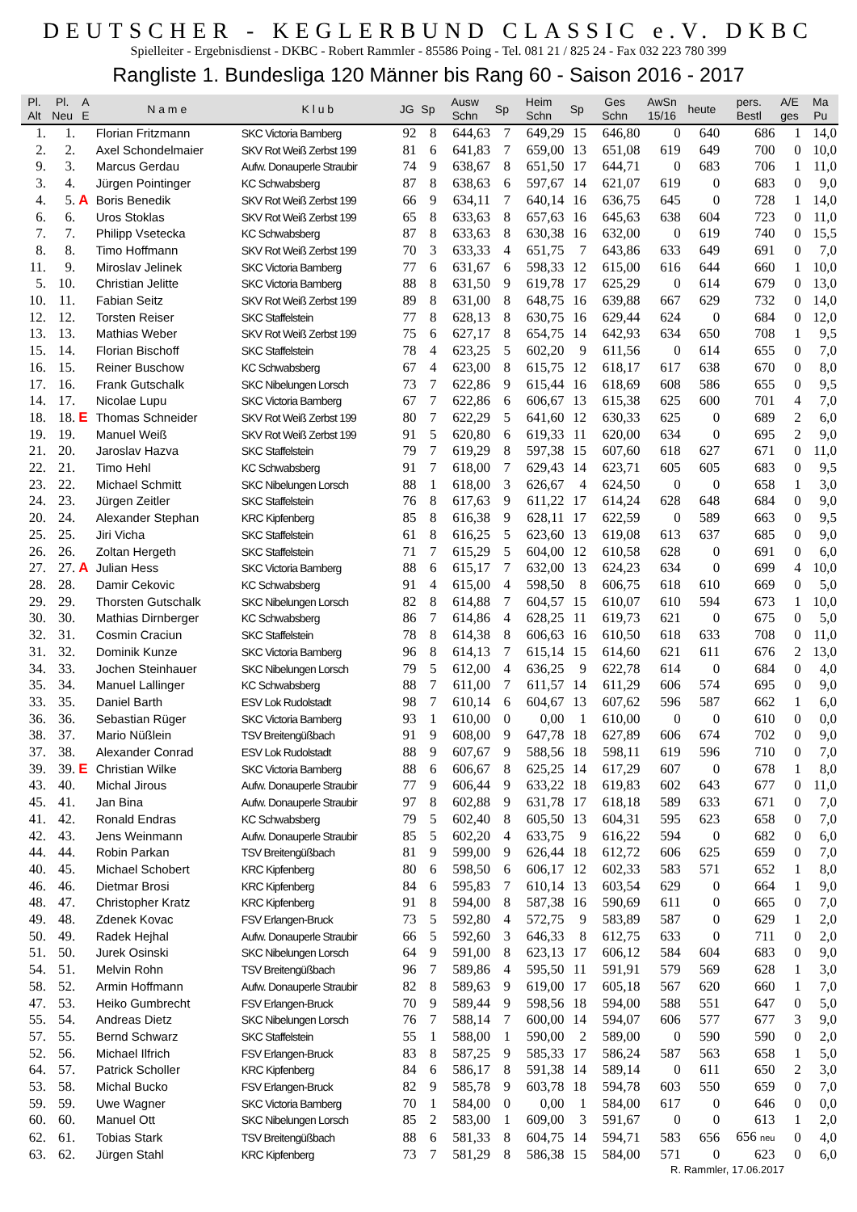DEUTSCHER - KEGLERBUND CLASSIC e.V. DKBC
Spielleiter - Ergebnisdienst - DKBC - Robert Rammler - 85586 Poing - Tel. 081 21 / 825 24 - Fax 032 223 780 399
Rangliste 1. Bundesliga 120 Männer bis Rang 60 - Saison 2016 - 2017
| Pl. Alt | Pl. Neu | A E | N a m e | K l u b | JG | Sp | Ausw Schn | Sp | Heim Schn | Sp | Ges Schn | AwSn 15/16 | heute | pers. Bestl | A/E ges | Ma Pu |
| --- | --- | --- | --- | --- | --- | --- | --- | --- | --- | --- | --- | --- | --- | --- | --- | --- |
| 1. | 1. | | Florian Fritzmann | SKC Victoria Bamberg | 92 | 8 | 644,63 | 7 | 649,29 | 15 | 646,80 | 0 | 640 | 686 | 1 | 14,0 |
| 2. | 2. | | Axel Schondelmaier | SKV Rot Weiß Zerbst 199 | 81 | 6 | 641,83 | 7 | 659,00 | 13 | 651,08 | 619 | 649 | 700 | 0 | 10,0 |
| 9. | 3. | | Marcus Gerdau | Aufw. Donauperle Straubir | 74 | 9 | 638,67 | 8 | 651,50 | 17 | 644,71 | 0 | 683 | 706 | 1 | 11,0 |
| 3. | 4. | | Jürgen Pointinger | KC Schwabsberg | 87 | 8 | 638,63 | 6 | 597,67 | 14 | 621,07 | 619 | 0 | 683 | 0 | 9,0 |
| 4. | 5. | A | Boris Benedik | SKV Rot Weiß Zerbst 199 | 66 | 9 | 634,11 | 7 | 640,14 | 16 | 636,75 | 645 | 0 | 728 | 1 | 14,0 |
| 6. | 6. | | Uros Stoklas | SKV Rot Weiß Zerbst 199 | 65 | 8 | 633,63 | 8 | 657,63 | 16 | 645,63 | 638 | 604 | 723 | 0 | 11,0 |
| 7. | 7. | | Philipp Vsetecka | KC Schwabsberg | 87 | 8 | 633,63 | 8 | 630,38 | 16 | 632,00 | 0 | 619 | 740 | 0 | 15,5 |
| 8. | 8. | | Timo Hoffmann | SKV Rot Weiß Zerbst 199 | 70 | 3 | 633,33 | 4 | 651,75 | 7 | 643,86 | 633 | 649 | 691 | 0 | 7,0 |
| 11. | 9. | | Miroslav Jelinek | SKC Victoria Bamberg | 77 | 6 | 631,67 | 6 | 598,33 | 12 | 615,00 | 616 | 644 | 660 | 1 | 10,0 |
| 5. | 10. | | Christian Jelitte | SKC Victoria Bamberg | 88 | 8 | 631,50 | 9 | 619,78 | 17 | 625,29 | 0 | 614 | 679 | 0 | 13,0 |
| 10. | 11. | | Fabian Seitz | SKV Rot Weiß Zerbst 199 | 89 | 8 | 631,00 | 8 | 648,75 | 16 | 639,88 | 667 | 629 | 732 | 0 | 14,0 |
| 12. | 12. | | Torsten Reiser | SKC Staffelstein | 77 | 8 | 628,13 | 8 | 630,75 | 16 | 629,44 | 624 | 0 | 684 | 0 | 12,0 |
| 13. | 13. | | Mathias Weber | SKV Rot Weiß Zerbst 199 | 75 | 6 | 627,17 | 8 | 654,75 | 14 | 642,93 | 634 | 650 | 708 | 1 | 9,5 |
| 15. | 14. | | Florian Bischoff | SKC Staffelstein | 78 | 4 | 623,25 | 5 | 602,20 | 9 | 611,56 | 0 | 614 | 655 | 0 | 7,0 |
| 16. | 15. | | Reiner Buschow | KC Schwabsberg | 67 | 4 | 623,00 | 8 | 615,75 | 12 | 618,17 | 617 | 638 | 670 | 0 | 8,0 |
| 17. | 16. | | Frank Gutschalk | SKC Nibelungen Lorsch | 73 | 7 | 622,86 | 9 | 615,44 | 16 | 618,69 | 608 | 586 | 655 | 0 | 9,5 |
| 14. | 17. | | Nicolae Lupu | SKC Victoria Bamberg | 67 | 7 | 622,86 | 6 | 606,67 | 13 | 615,38 | 625 | 600 | 701 | 4 | 7,0 |
| 18. | 18. | E | Thomas Schneider | SKV Rot Weiß Zerbst 199 | 80 | 7 | 622,29 | 5 | 641,60 | 12 | 630,33 | 625 | 0 | 689 | 2 | 6,0 |
| 19. | 19. | | Manuel Weiß | SKV Rot Weiß Zerbst 199 | 91 | 5 | 620,80 | 6 | 619,33 | 11 | 620,00 | 634 | 0 | 695 | 2 | 9,0 |
| 21. | 20. | | Jaroslav Hazva | SKC Staffelstein | 79 | 7 | 619,29 | 8 | 597,38 | 15 | 607,60 | 618 | 627 | 671 | 0 | 11,0 |
| 22. | 21. | | Timo Hehl | KC Schwabsberg | 91 | 7 | 618,00 | 7 | 629,43 | 14 | 623,71 | 605 | 605 | 683 | 0 | 9,5 |
| 23. | 22. | | Michael Schmitt | SKC Nibelungen Lorsch | 88 | 1 | 618,00 | 3 | 626,67 | 4 | 624,50 | 0 | 0 | 658 | 1 | 3,0 |
| 24. | 23. | | Jürgen Zeitler | SKC Staffelstein | 76 | 8 | 617,63 | 9 | 611,22 | 17 | 614,24 | 628 | 648 | 684 | 0 | 9,0 |
| 20. | 24. | | Alexander Stephan | KRC Kipfenberg | 85 | 8 | 616,38 | 9 | 628,11 | 17 | 622,59 | 0 | 589 | 663 | 0 | 9,5 |
| 25. | 25. | | Jiri Vicha | SKC Staffelstein | 61 | 8 | 616,25 | 5 | 623,60 | 13 | 619,08 | 613 | 637 | 685 | 0 | 9,0 |
| 26. | 26. | | Zoltan Hergeth | SKC Staffelstein | 71 | 7 | 615,29 | 5 | 604,00 | 12 | 610,58 | 628 | 0 | 691 | 0 | 6,0 |
| 27. | 27. | A | Julian Hess | SKC Victoria Bamberg | 88 | 6 | 615,17 | 7 | 632,00 | 13 | 624,23 | 634 | 0 | 699 | 4 | 10,0 |
| 28. | 28. | | Damir Cekovic | KC Schwabsberg | 91 | 4 | 615,00 | 4 | 598,50 | 8 | 606,75 | 618 | 610 | 669 | 0 | 5,0 |
| 29. | 29. | | Thorsten Gutschalk | SKC Nibelungen Lorsch | 82 | 8 | 614,88 | 7 | 604,57 | 15 | 610,07 | 610 | 594 | 673 | 1 | 10,0 |
| 30. | 30. | | Mathias Dirnberger | KC Schwabsberg | 86 | 7 | 614,86 | 4 | 628,25 | 11 | 619,73 | 621 | 0 | 675 | 0 | 5,0 |
| 32. | 31. | | Cosmin Craciun | SKC Staffelstein | 78 | 8 | 614,38 | 8 | 606,63 | 16 | 610,50 | 618 | 633 | 708 | 0 | 11,0 |
| 31. | 32. | | Dominik Kunze | SKC Victoria Bamberg | 96 | 8 | 614,13 | 7 | 615,14 | 15 | 614,60 | 621 | 611 | 676 | 2 | 13,0 |
| 34. | 33. | | Jochen Steinhauer | SKC Nibelungen Lorsch | 79 | 5 | 612,00 | 4 | 636,25 | 9 | 622,78 | 614 | 0 | 684 | 0 | 4,0 |
| 35. | 34. | | Manuel Lallinger | KC Schwabsberg | 88 | 7 | 611,00 | 7 | 611,57 | 14 | 611,29 | 606 | 574 | 695 | 0 | 9,0 |
| 33. | 35. | | Daniel Barth | ESV Lok Rudolstadt | 98 | 7 | 610,14 | 6 | 604,67 | 13 | 607,62 | 596 | 587 | 662 | 1 | 6,0 |
| 36. | 36. | | Sebastian Rüger | SKC Victoria Bamberg | 93 | 1 | 610,00 | 0 | 0,00 | 1 | 610,00 | 0 | 0 | 610 | 0 | 0,0 |
| 38. | 37. | | Mario Nüßlein | TSV Breitengüßbach | 91 | 9 | 608,00 | 9 | 647,78 | 18 | 627,89 | 606 | 674 | 702 | 0 | 9,0 |
| 37. | 38. | | Alexander Conrad | ESV Lok Rudolstadt | 88 | 9 | 607,67 | 9 | 588,56 | 18 | 598,11 | 619 | 596 | 710 | 0 | 7,0 |
| 39. | 39. | E | Christian Wilke | SKC Victoria Bamberg | 88 | 6 | 606,67 | 8 | 625,25 | 14 | 617,29 | 607 | 0 | 678 | 1 | 8,0 |
| 43. | 40. | | Michal Jirous | Aufw. Donauperle Straubir | 77 | 9 | 606,44 | 9 | 633,22 | 18 | 619,83 | 602 | 643 | 677 | 0 | 11,0 |
| 45. | 41. | | Jan Bina | Aufw. Donauperle Straubir | 97 | 8 | 602,88 | 9 | 631,78 | 17 | 618,18 | 589 | 633 | 671 | 0 | 7,0 |
| 41. | 42. | | Ronald Endras | KC Schwabsberg | 79 | 5 | 602,40 | 8 | 605,50 | 13 | 604,31 | 595 | 623 | 658 | 0 | 7,0 |
| 42. | 43. | | Jens Weinmann | Aufw. Donauperle Straubir | 85 | 5 | 602,20 | 4 | 633,75 | 9 | 616,22 | 594 | 0 | 682 | 0 | 6,0 |
| 44. | 44. | | Robin Parkan | TSV Breitengüßbach | 81 | 9 | 599,00 | 9 | 626,44 | 18 | 612,72 | 606 | 625 | 659 | 0 | 7,0 |
| 40. | 45. | | Michael Schobert | KRC Kipfenberg | 80 | 6 | 598,50 | 6 | 606,17 | 12 | 602,33 | 583 | 571 | 652 | 1 | 8,0 |
| 46. | 46. | | Dietmar Brosi | KRC Kipfenberg | 84 | 6 | 595,83 | 7 | 610,14 | 13 | 603,54 | 629 | 0 | 664 | 1 | 9,0 |
| 48. | 47. | | Christopher Kratz | KRC Kipfenberg | 91 | 8 | 594,00 | 8 | 587,38 | 16 | 590,69 | 611 | 0 | 665 | 0 | 7,0 |
| 49. | 48. | | Zdenek Kovac | FSV Erlangen-Bruck | 73 | 5 | 592,80 | 4 | 572,75 | 9 | 583,89 | 587 | 0 | 629 | 1 | 2,0 |
| 50. | 49. | | Radek Hejhal | Aufw. Donauperle Straubir | 66 | 5 | 592,60 | 3 | 646,33 | 8 | 612,75 | 633 | 0 | 711 | 0 | 2,0 |
| 51. | 50. | | Jurek Osinski | SKC Nibelungen Lorsch | 64 | 9 | 591,00 | 8 | 623,13 | 17 | 606,12 | 584 | 604 | 683 | 0 | 9,0 |
| 54. | 51. | | Melvin Rohn | TSV Breitengüßbach | 96 | 7 | 589,86 | 4 | 595,50 | 11 | 591,91 | 579 | 569 | 628 | 1 | 3,0 |
| 58. | 52. | | Armin Hoffmann | Aufw. Donauperle Straubir | 82 | 8 | 589,63 | 9 | 619,00 | 17 | 605,18 | 567 | 620 | 660 | 1 | 7,0 |
| 47. | 53. | | Heiko Gumbrecht | FSV Erlangen-Bruck | 70 | 9 | 589,44 | 9 | 598,56 | 18 | 594,00 | 588 | 551 | 647 | 0 | 5,0 |
| 55. | 54. | | Andreas Dietz | SKC Nibelungen Lorsch | 76 | 7 | 588,14 | 7 | 600,00 | 14 | 594,07 | 606 | 577 | 677 | 3 | 9,0 |
| 57. | 55. | | Bernd Schwarz | SKC Staffelstein | 55 | 1 | 588,00 | 1 | 590,00 | 2 | 589,00 | 0 | 590 | 590 | 0 | 2,0 |
| 52. | 56. | | Michael Ilfrich | FSV Erlangen-Bruck | 83 | 8 | 587,25 | 9 | 585,33 | 17 | 586,24 | 587 | 563 | 658 | 1 | 5,0 |
| 64. | 57. | | Patrick Scholler | KRC Kipfenberg | 84 | 6 | 586,17 | 8 | 591,38 | 14 | 589,14 | 0 | 611 | 650 | 2 | 3,0 |
| 53. | 58. | | Michal Bucko | FSV Erlangen-Bruck | 82 | 9 | 585,78 | 9 | 603,78 | 18 | 594,78 | 603 | 550 | 659 | 0 | 7,0 |
| 59. | 59. | | Uwe Wagner | SKC Victoria Bamberg | 70 | 1 | 584,00 | 0 | 0,00 | 1 | 584,00 | 617 | 0 | 646 | 0 | 0,0 |
| 60. | 60. | | Manuel Ott | SKC Nibelungen Lorsch | 85 | 2 | 583,00 | 1 | 609,00 | 3 | 591,67 | 0 | 0 | 613 | 1 | 2,0 |
| 62. | 61. | | Tobias Stark | TSV Breitengüßbach | 88 | 6 | 581,33 | 8 | 604,75 | 14 | 594,71 | 583 | 656 | 656 neu | 0 | 4,0 |
| 63. | 62. | | Jürgen Stahl | KRC Kipfenberg | 73 | 7 | 581,29 | 8 | 586,38 | 15 | 584,00 | 571 | 0 | 623 | 0 | 6,0 |
R. Rammler, 17.06.2017